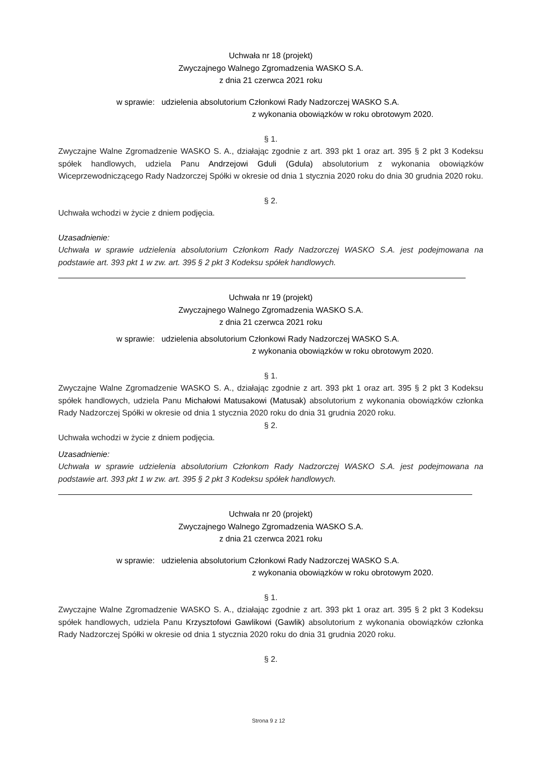Uchwała nr 18 (projekt)
Zwyczajnego Walnego Zgromadzenia WASKO S.A.
z dnia 21 czerwca 2021 roku
w sprawie: udzielenia absolutorium Członkowi Rady Nadzorczej WASKO S.A.
z wykonania obowiązków w roku obrotowym 2020.
§ 1.
Zwyczajne Walne Zgromadzenie WASKO S. A., działając zgodnie z art. 393 pkt 1 oraz art. 395 § 2 pkt 3 Kodeksu spółek handlowych, udziela Panu Andrzejowi Gduli (Gdula) absolutorium z wykonania obowiązków Wiceprzewodniczącego Rady Nadzorczej Spółki w okresie od dnia 1 stycznia 2020 roku do dnia 30 grudnia 2020 roku.
§ 2.
Uchwała wchodzi w życie z dniem podjęcia.
Uzasadnienie:
Uchwała w sprawie udzielenia absolutorium Członkom Rady Nadzorczej WASKO S.A. jest podejmowana na podstawie art. 393 pkt 1 w zw. art. 395 § 2 pkt 3 Kodeksu spółek handlowych.
Uchwała nr 19 (projekt)
Zwyczajnego Walnego Zgromadzenia WASKO S.A.
z dnia 21 czerwca 2021 roku
w sprawie: udzielenia absolutorium Członkowi Rady Nadzorczej WASKO S.A.
z wykonania obowiązków w roku obrotowym 2020.
§ 1.
Zwyczajne Walne Zgromadzenie WASKO S. A., działając zgodnie z art. 393 pkt 1 oraz art. 395 § 2 pkt 3 Kodeksu spółek handlowych, udziela Panu Michałowi Matusakowi (Matusak) absolutorium z wykonania obowiązków członka Rady Nadzorczej Spółki w okresie od dnia 1 stycznia 2020 roku do dnia 31 grudnia 2020 roku.
§ 2.
Uchwała wchodzi w życie z dniem podjęcia.
Uzasadnienie:
Uchwała w sprawie udzielenia absolutorium Członkom Rady Nadzorczej WASKO S.A. jest podejmowana na podstawie art. 393 pkt 1 w zw. art. 395 § 2 pkt 3 Kodeksu spółek handlowych.
Uchwała nr 20 (projekt)
Zwyczajnego Walnego Zgromadzenia WASKO S.A.
z dnia 21 czerwca 2021 roku
w sprawie: udzielenia absolutorium Członkowi Rady Nadzorczej WASKO S.A.
z wykonania obowiązków w roku obrotowym 2020.
§ 1.
Zwyczajne Walne Zgromadzenie WASKO S. A., działając zgodnie z art. 393 pkt 1 oraz art. 395 § 2 pkt 3 Kodeksu spółek handlowych, udziela Panu Krzysztofowi Gawlikowi (Gawlik) absolutorium z wykonania obowiązków członka Rady Nadzorczej Spółki w okresie od dnia 1 stycznia 2020 roku do dnia 31 grudnia 2020 roku.
§ 2.
Strona 9 z 12